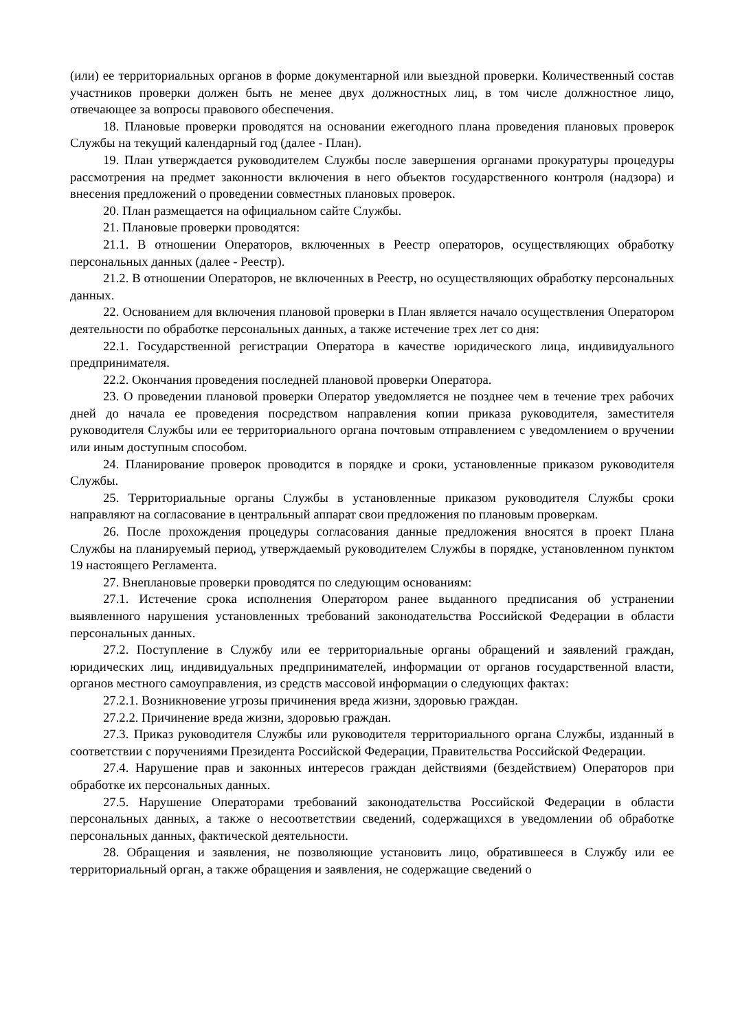(или) ее территориальных органов в форме документарной или выездной проверки. Количественный состав участников проверки должен быть не менее двух должностных лиц, в том числе должностное лицо, отвечающее за вопросы правового обеспечения.
18. Плановые проверки проводятся на основании ежегодного плана проведения плановых проверок Службы на текущий календарный год (далее - План).
19. План утверждается руководителем Службы после завершения органами прокуратуры процедуры рассмотрения на предмет законности включения в него объектов государственного контроля (надзора) и внесения предложений о проведении совместных плановых проверок.
20. План размещается на официальном сайте Службы.
21. Плановые проверки проводятся:
21.1. В отношении Операторов, включенных в Реестр операторов, осуществляющих обработку персональных данных (далее - Реестр).
21.2. В отношении Операторов, не включенных в Реестр, но осуществляющих обработку персональных данных.
22. Основанием для включения плановой проверки в План является начало осуществления Оператором деятельности по обработке персональных данных, а также истечение трех лет со дня:
22.1. Государственной регистрации Оператора в качестве юридического лица, индивидуального предпринимателя.
22.2. Окончания проведения последней плановой проверки Оператора.
23. О проведении плановой проверки Оператор уведомляется не позднее чем в течение трех рабочих дней до начала ее проведения посредством направления копии приказа руководителя, заместителя руководителя Службы или ее территориального органа почтовым отправлением с уведомлением о вручении или иным доступным способом.
24. Планирование проверок проводится в порядке и сроки, установленные приказом руководителя Службы.
25. Территориальные органы Службы в установленные приказом руководителя Службы сроки направляют на согласование в центральный аппарат свои предложения по плановым проверкам.
26. После прохождения процедуры согласования данные предложения вносятся в проект Плана Службы на планируемый период, утверждаемый руководителем Службы в порядке, установленном пунктом 19 настоящего Регламента.
27. Внеплановые проверки проводятся по следующим основаниям:
27.1. Истечение срока исполнения Оператором ранее выданного предписания об устранении выявленного нарушения установленных требований законодательства Российской Федерации в области персональных данных.
27.2. Поступление в Службу или ее территориальные органы обращений и заявлений граждан, юридических лиц, индивидуальных предпринимателей, информации от органов государственной власти, органов местного самоуправления, из средств массовой информации о следующих фактах:
27.2.1. Возникновение угрозы причинения вреда жизни, здоровью граждан.
27.2.2. Причинение вреда жизни, здоровью граждан.
27.3. Приказ руководителя Службы или руководителя территориального органа Службы, изданный в соответствии с поручениями Президента Российской Федерации, Правительства Российской Федерации.
27.4. Нарушение прав и законных интересов граждан действиями (бездействием) Операторов при обработке их персональных данных.
27.5. Нарушение Операторами требований законодательства Российской Федерации в области персональных данных, а также о несоответствии сведений, содержащихся в уведомлении об обработке персональных данных, фактической деятельности.
28. Обращения и заявления, не позволяющие установить лицо, обратившееся в Службу или ее территориальный орган, а также обращения и заявления, не содержащие сведений о